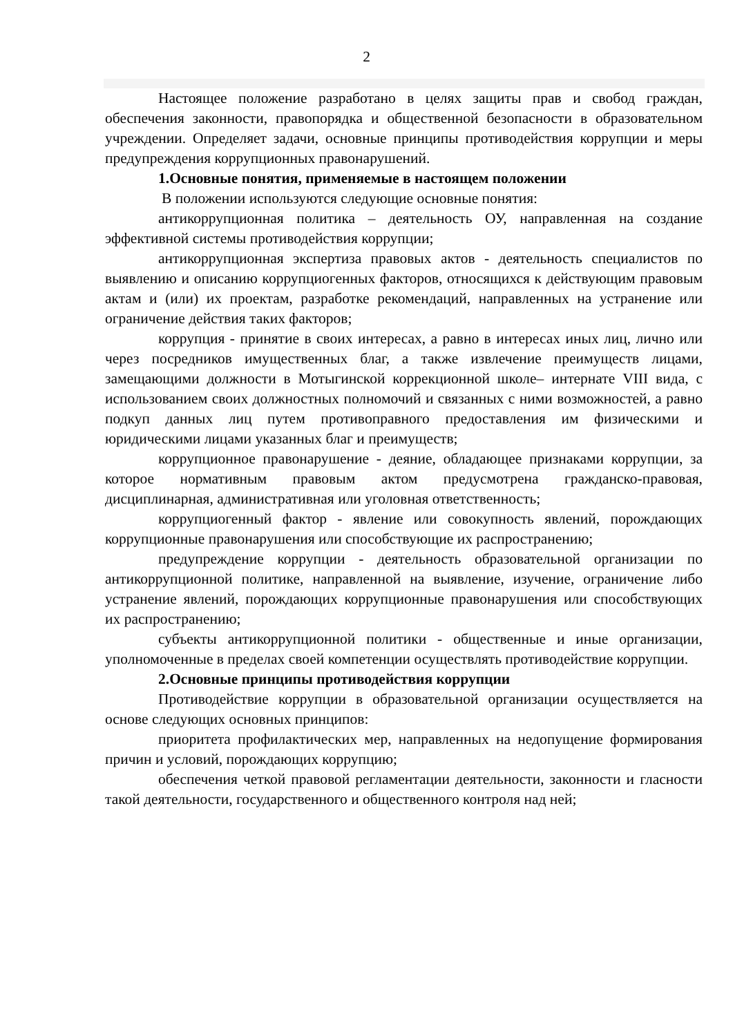2
Настоящее положение разработано в целях защиты прав и свобод граждан, обеспечения законности, правопорядка и общественной безопасности в образовательном учреждении. Определяет задачи, основные принципы противодействия коррупции и меры предупреждения коррупционных правонарушений.
1.Основные понятия, применяемые в настоящем положении
В положении используются следующие основные понятия:
антикоррупционная политика – деятельность ОУ, направленная на создание эффективной системы противодействия коррупции;
антикоррупционная экспертиза правовых актов - деятельность специалистов по выявлению и описанию коррупциогенных факторов, относящихся к действующим правовым актам и (или) их проектам, разработке рекомендаций, направленных на устранение или ограничение действия таких факторов;
коррупция - принятие в своих интересах, а равно в интересах иных лиц, лично или через посредников имущественных благ, а также извлечение преимуществ лицами, замещающими должности в Мотыгинской коррекционной школе– интернате VIII вида, с использованием своих должностных полномочий и связанных с ними возможностей, а равно подкуп данных лиц путем противоправного предоставления им физическими и юридическими лицами указанных благ и преимуществ;
коррупционное правонарушение - деяние, обладающее признаками коррупции, за которое нормативным правовым актом предусмотрена гражданско-правовая, дисциплинарная, административная или уголовная ответственность;
коррупциогенный фактор - явление или совокупность явлений, порождающих коррупционные правонарушения или способствующие их распространению;
предупреждение коррупции - деятельность образовательной организации по антикоррупционной политике, направленной на выявление, изучение, ограничение либо устранение явлений, порождающих коррупционные правонарушения или способствующих их распространению;
субъекты антикоррупционной политики - общественные и иные организации, уполномоченные в пределах своей компетенции осуществлять противодействие коррупции.
2.Основные принципы противодействия коррупции
Противодействие коррупции в образовательной организации осуществляется на основе следующих основных принципов:
приоритета профилактических мер, направленных на недопущение формирования причин и условий, порождающих коррупцию;
обеспечения четкой правовой регламентации деятельности, законности и гласности такой деятельности, государственного и общественного контроля над ней;